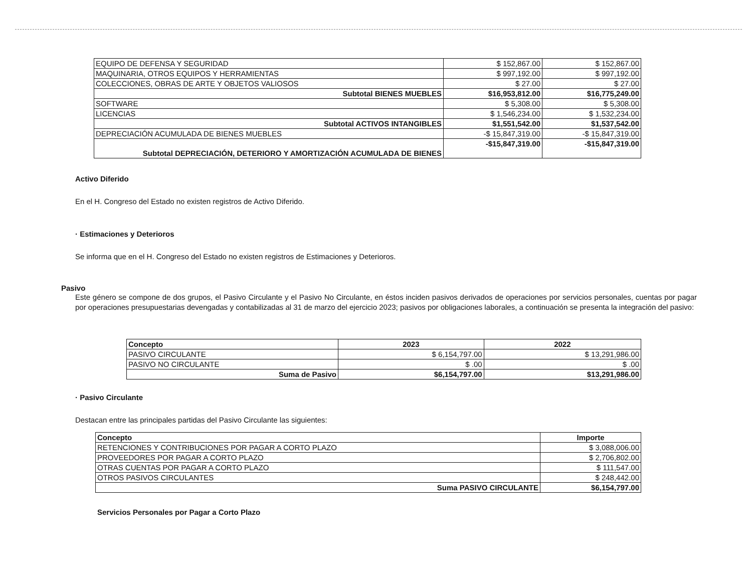| EQUIPO DE DEFENSA Y SEGURIDAD | $ 152,867.00 | $ 152,867.00 |
| MAQUINARIA, OTROS EQUIPOS Y HERRAMIENTAS | $ 997,192.00 | $ 997,192.00 |
| COLECCIONES, OBRAS DE ARTE Y OBJETOS VALIOSOS | $ 27.00 | $ 27.00 |
| Subtotal BIENES MUEBLES | $16,953,812.00 | $16,775,249.00 |
| SOFTWARE | $ 5,308.00 | $ 5,308.00 |
| LICENCIAS | $ 1,546,234.00 | $ 1,532,234.00 |
| Subtotal ACTIVOS INTANGIBLES | $1,551,542.00 | $1,537,542.00 |
| DEPRECIACIÓN ACUMULADA DE BIENES MUEBLES | -$ 15,847,319.00 | -$ 15,847,319.00 |
| Subtotal DEPRECIACIÓN, DETERIORO Y AMORTIZACIÓN ACUMULADA DE BIENES | -$15,847,319.00 | -$15,847,319.00 |
Activo Diferido
En el H. Congreso del Estado no existen registros de Activo Diferido.
· Estimaciones y Deterioros
Se informa que en el H. Congreso del Estado no existen registros de Estimaciones y Deterioros.
Pasivo
Este género se compone de dos grupos, el Pasivo Circulante y el Pasivo No Circulante, en éstos inciden pasivos derivados de operaciones por servicios personales, cuentas por pagar por operaciones presupuestarias devengadas y contabilizadas al 31 de marzo del ejercicio 2023; pasivos por obligaciones laborales, a continuación se presenta la integración del pasivo:
| Concepto | 2023 | 2022 |
| PASIVO CIRCULANTE | $ 6,154,797.00 | $ 13,291,986.00 |
| PASIVO NO CIRCULANTE | $ .00 | $ .00 |
| Suma de Pasivo | $6,154,797.00 | $13,291,986.00 |
· Pasivo Circulante
Destacan entre las principales partidas del Pasivo Circulante las siguientes:
| Concepto | Importe |
| RETENCIONES Y CONTRIBUCIONES POR PAGAR A CORTO PLAZO | $ 3,088,006.00 |
| PROVEEDORES POR PAGAR A CORTO PLAZO | $ 2,706,802.00 |
| OTRAS CUENTAS POR PAGAR A CORTO PLAZO | $ 111,547.00 |
| OTROS PASIVOS CIRCULANTES | $ 248,442.00 |
| Suma PASIVO CIRCULANTE | $6,154,797.00 |
Servicios Personales por Pagar a Corto Plazo